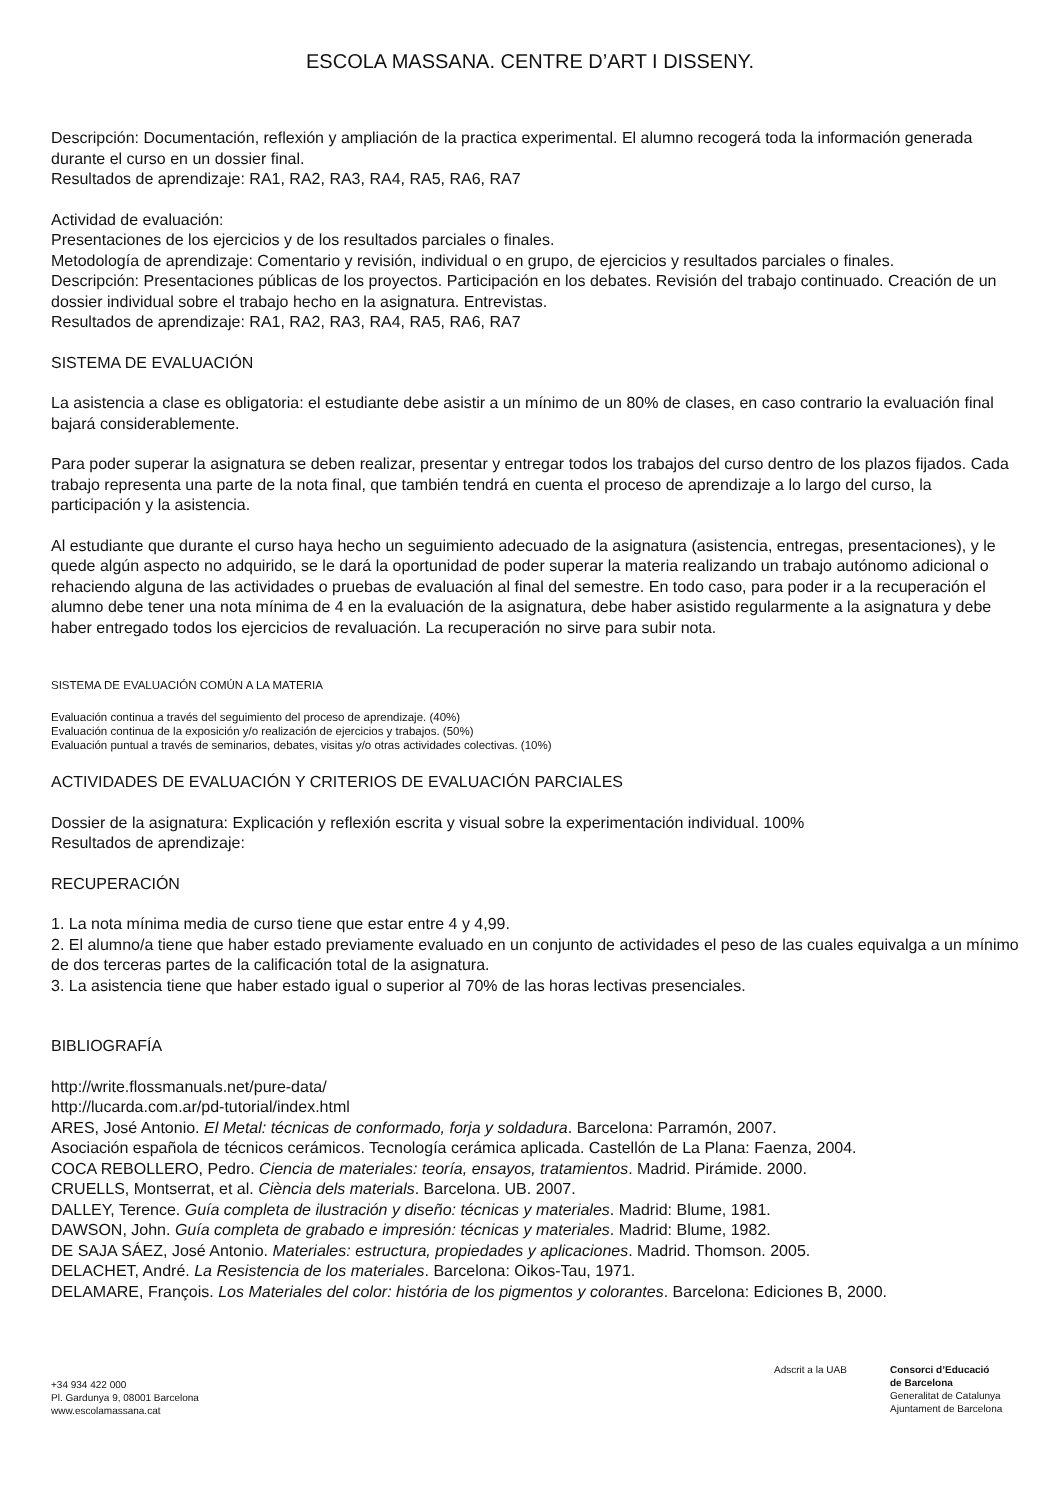ESCOLA MASSANA. CENTRE D’ART I DISSENY.
Descripción: Documentación, reflexión y ampliación de la practica experimental. El alumno recogerá toda la información generada durante el curso en un dossier final.
Resultados de aprendizaje: RA1, RA2, RA3, RA4, RA5, RA6, RA7
Actividad de evaluación:
Presentaciones de los ejercicios y de los resultados parciales o finales.
Metodología de aprendizaje: Comentario y revisión, individual o en grupo, de ejercicios y resultados parciales o finales.
Descripción: Presentaciones públicas de los proyectos. Participación en los debates. Revisión del trabajo continuado. Creación de un dossier individual sobre el trabajo hecho en la asignatura. Entrevistas.
Resultados de aprendizaje: RA1, RA2, RA3, RA4, RA5, RA6, RA7
SISTEMA DE EVALUACIÓN
La asistencia a clase es obligatoria: el estudiante debe asistir a un mínimo de un 80% de clases, en caso contrario la evaluación final bajará considerablemente.
Para poder superar la asignatura se deben realizar, presentar y entregar todos los trabajos del curso dentro de los plazos fijados. Cada trabajo representa una parte de la nota final, que también tendrá en cuenta el proceso de aprendizaje a lo largo del curso, la participación y la asistencia.
Al estudiante que durante el curso haya hecho un seguimiento adecuado de la asignatura (asistencia, entregas, presentaciones), y le quede algún aspecto no adquirido, se le dará la oportunidad de poder superar la materia realizando un trabajo autónomo adicional o rehaciendo alguna de las actividades o pruebas de evaluación al final del semestre. En todo caso, para poder ir a la recuperación el alumno debe tener una nota mínima de 4 en la evaluación de la asignatura, debe haber asistido regularmente a la asignatura y debe haber entregado todos los ejercicios de revaluación. La recuperación no sirve para subir nota.
SISTEMA DE EVALUACIÓN COMÚN A LA MATERIA
Evaluación continua a través del seguimiento del proceso de aprendizaje. (40%)
Evaluación continua de la exposición y/o realización de ejercicios y trabajos. (50%)
Evaluación puntual a través de seminarios, debates, visitas y/o otras actividades colectivas. (10%)
ACTIVIDADES DE EVALUACIÓN Y CRITERIOS DE EVALUACIÓN PARCIALES
Dossier de la asignatura: Explicación y reflexión escrita y visual sobre la experimentación individual. 100%
Resultados de aprendizaje:
RECUPERACIÓN
1. La nota mínima media de curso tiene que estar entre 4 y 4,99.
2. El alumno/a tiene que haber estado previamente evaluado en un conjunto de actividades el peso de las cuales equivalga a un mínimo de dos terceras partes de la calificación total de la asignatura.
3. La asistencia tiene que haber estado igual o superior al 70% de las horas lectivas presenciales.
BIBLIOGRAFÍA
http://write.flossmanuals.net/pure-data/
http://lucarda.com.ar/pd-tutorial/index.html
ARES, José Antonio. El Metal: técnicas de conformado, forja y soldadura. Barcelona: Parramón, 2007.
Asociación española de técnicos cerámicos. Tecnología cerámica aplicada. Castellón de La Plana: Faenza, 2004.
COCA REBOLLERO, Pedro. Ciencia de materiales: teoría, ensayos, tratamientos. Madrid. Pirámide. 2000.
CRUELLS, Montserrat, et al. Ciència dels materials. Barcelona. UB. 2007.
DALLEY, Terence. Guía completa de ilustración y diseño: técnicas y materiales. Madrid: Blume, 1981.
DAWSON, John. Guía completa de grabado e impresión: técnicas y materiales. Madrid: Blume, 1982.
DE SAJA SÁEZ, José Antonio. Materiales: estructura, propiedades y aplicaciones. Madrid. Thomson. 2005.
DELACHET, André. La Resistencia de los materiales. Barcelona: Oikos-Tau, 1971.
DELAMARE, François. Los Materiales del color: história de los pigmentos y colorantes. Barcelona: Ediciones B, 2000.
+34 934 422 000
Pl. Gardunya 9, 08001 Barcelona
www.escolamassana.cat
Adscrit a la UAB
Consorci d’Educació
de Barcelona
Generalitat de Catalunya
Ajuntament de Barcelona